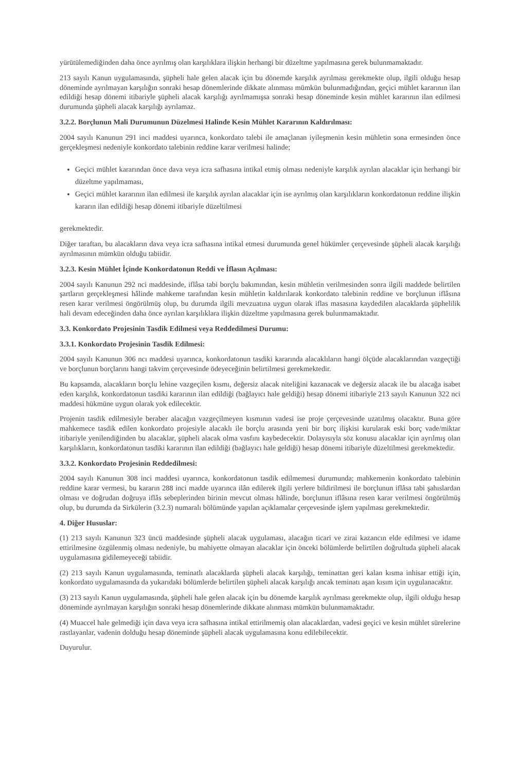yürütülemediğinden daha önce ayrılmış olan karşılıklara ilişkin herhangi bir düzeltme yapılmasına gerek bulunmamaktadır.
213 sayılı Kanun uygulamasında, şüpheli hale gelen alacak için bu dönemde karşılık ayrılması gerekmekte olup, ilgili olduğu hesap döneminde ayrılmayan karşılığın sonraki hesap dönemlerinde dikkate alınması mümkün bulunmadığından, geçici mühlet kararının ilan edildiği hesap dönemi itibariyle şüpheli alacak karşılığı ayrılmamışsa sonraki hesap döneminde kesin mühlet kararının ilan edilmesi durumunda şüpheli alacak karşılığı ayrılamaz.
3.2.2. Borçlunun Mali Durumunun Düzelmesi Halinde Kesin Mühlet Kararının Kaldırılması:
2004 sayılı Kanunun 291 inci maddesi uyarınca, konkordato talebi ile amaçlanan iyileşmenin kesin mühletin sona ermesinden önce gerçekleşmesi nedeniyle konkordato talebinin reddine karar verilmesi halinde;
Geçici mühlet kararından önce dava veya icra safhasına intikal etmiş olması nedeniyle karşılık ayrılan alacaklar için herhangi bir düzeltme yapılmaması,
Geçici mühlet kararının ilan edilmesi ile karşılık ayrılan alacaklar için ise ayrılmış olan karşılıkların konkordatonun reddine ilişkin kararın ilan edildiği hesap dönemi itibariyle düzeltilmesi
gerekmektedir.
Diğer taraftan, bu alacakların dava veya icra safhasına intikal etmesi durumunda genel hükümler çerçevesinde şüpheli alacak karşılığı ayrılmasının mümkün olduğu tabiidir.
3.2.3. Kesin Mühlet İçinde Konkordatonun Reddi ve İflasın Açılması:
2004 sayılı Kanunun 292 nci maddesinde, iflâsa tabi borçlu bakımından, kesin mühletin verilmesinden sonra ilgili maddede belirtilen şartların gerçekleşmesi hâlinde mahkeme tarafından kesin mühletin kaldırılarak konkordato talebinin reddine ve borçlunun iflâsına resen karar verilmesi öngörülmüş olup, bu durumda ilgili mevzuatına uygun olarak iflas masasına kaydedilen alacaklarda şüphelilik hali devam edeceğinden daha önce ayrılan karşılıklara ilişkin düzeltme yapılmasına gerek bulunmamaktadır.
3.3. Konkordato Projesinin Tasdik Edilmesi veya Reddedilmesi Durumu:
3.3.1. Konkordato Projesinin Tasdik Edilmesi:
2004 sayılı Kanunun 306 ncı maddesi uyarınca, konkordatonun tasdiki kararında alacaklıların hangi ölçüde alacaklarından vazgeçtiği ve borçlunun borçlarını hangi takvim çerçevesinde ödeyeceğinin belirtilmesi gerekmektedir.
Bu kapsamda, alacakların borçlu lehine vazgeçilen kısmı, değersiz alacak niteliğini kazanacak ve değersiz alacak ile bu alacağa isabet eden karşılık, konkordatonun tasdiki kararının ilan edildiği (bağlayıcı hale geldiği) hesap dönemi itibariyle 213 sayılı Kanunun 322 nci maddesi hükmüne uygun olarak yok edilecektir.
Projenin tasdik edilmesiyle beraber alacağın vazgeçilmeyen kısmının vadesi ise proje çerçevesinde uzatılmış olacaktır. Buna göre mahkemece tasdik edilen konkordato projesiyle alacaklı ile borçlu arasında yeni bir borç ilişkisi kurularak eski borç vade/miktar itibariyle yenilendiğinden bu alacaklar, şüpheli alacak olma vasfını kaybedecektir. Dolayısıyla söz konusu alacaklar için ayrılmış olan karşılıkların, konkordatonun tasdiki kararının ilan edildiği (bağlayıcı hale geldiği) hesap dönemi itibariyle düzeltilmesi gerekmektedir.
3.3.2. Konkordato Projesinin Reddedilmesi:
2004 sayılı Kanunun 308 inci maddesi uyarınca, konkordatonun tasdik edilmemesi durumunda; mahkemenin konkordato talebinin reddine karar vermesi, bu kararın 288 inci madde uyarınca ilân edilerek ilgili yerlere bildirilmesi ile borçlunun iflâsa tabi şahıslardan olması ve doğrudan doğruya iflâs sebeplerinden birinin mevcut olması hâlinde, borçlunun iflâsına resen karar verilmesi öngörülmüş olup, bu durumda da Sirkülerin (3.2.3) numaralı bölümünde yapılan açıklamalar çerçevesinde işlem yapılması gerekmektedir.
4. Diğer Hususlar:
(1) 213 sayılı Kanunun 323 üncü maddesinde şüpheli alacak uygulaması, alacağın ticari ve zirai kazancın elde edilmesi ve idame ettirilmesine özgülenmiş olması nedeniyle, bu mahiyette olmayan alacaklar için önceki bölümlerde belirtilen doğrultuda şüpheli alacak uygulamasına gidilemeyeceği tabiidir.
(2) 213 sayılı Kanun uygulamasında, teminatlı alacaklarda şüpheli alacak karşılığı, teminattan geri kalan kısma inhisar ettiği için, konkordato uygulamasında da yukarıdaki bölümlerde belirtilen şüpheli alacak karşılığı ancak teminatı aşan kısım için uygulanacaktır.
(3) 213 sayılı Kanun uygulamasında, şüpheli hale gelen alacak için bu dönemde karşılık ayrılması gerekmekte olup, ilgili olduğu hesap döneminde ayrılmayan karşılığın sonraki hesap dönemlerinde dikkate alınması mümkün bulunmamaktadır.
(4) Muaccel hale gelmediği için dava veya icra safhasına intikal ettirilmemiş olan alacaklardan, vadesi geçici ve kesin mühlet sürelerine rastlayanlar, vadenin dolduğu hesap döneminde şüpheli alacak uygulamasına konu edilebilecektir.
Duyurulur.